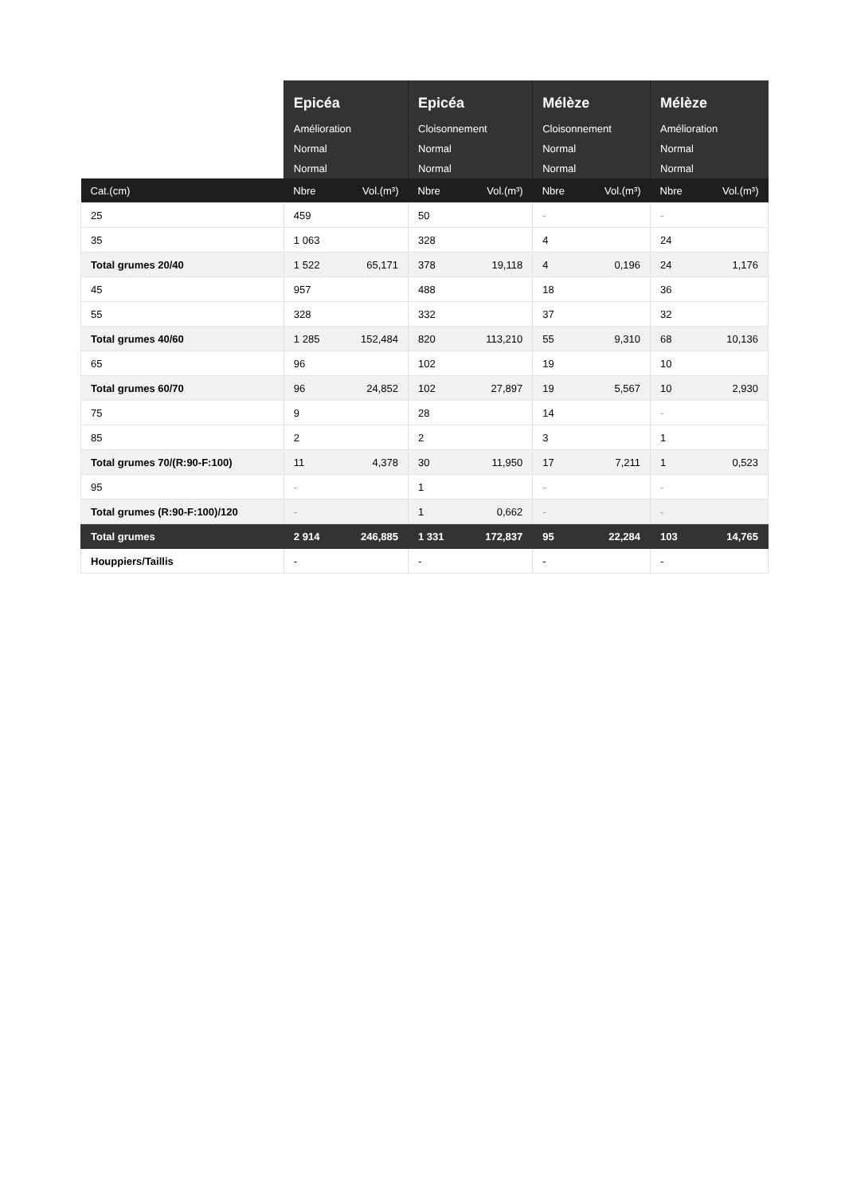| | Epicéa | | Epicéa | | Mélèze | | Mélèze | |
| --- | --- | --- | --- | --- | --- | --- | --- | --- |
| | Amélioration | | Cloisonnement | | Cloisonnement | | Amélioration | |
| | Normal | | Normal | | Normal | | Normal | |
| | Normal | | Normal | | Normal | | Normal | |
| Cat.(cm) | Nbre | Vol.(m³) | Nbre | Vol.(m³) | Nbre | Vol.(m³) | Nbre | Vol.(m³) |
| 25 | 459 | | 50 | | - | | - | |
| 35 | 1 063 | | 328 | | 4 | | 24 | |
| Total grumes 20/40 | 1 522 | 65,171 | 378 | 19,118 | 4 | 0,196 | 24 | 1,176 |
| 45 | 957 | | 488 | | 18 | | 36 | |
| 55 | 328 | | 332 | | 37 | | 32 | |
| Total grumes 40/60 | 1 285 | 152,484 | 820 | 113,210 | 55 | 9,310 | 68 | 10,136 |
| 65 | 96 | | 102 | | 19 | | 10 | |
| Total grumes 60/70 | 96 | 24,852 | 102 | 27,897 | 19 | 5,567 | 10 | 2,930 |
| 75 | 9 | | 28 | | 14 | | - | |
| 85 | 2 | | 2 | | 3 | | 1 | |
| Total grumes 70/(R:90-F:100) | 11 | 4,378 | 30 | 11,950 | 17 | 7,211 | 1 | 0,523 |
| 95 | - | | 1 | | - | | - | |
| Total grumes (R:90-F:100)/120 | - | | 1 | 0,662 | - | | - | |
| Total grumes | 2 914 | 246,885 | 1 331 | 172,837 | 95 | 22,284 | 103 | 14,765 |
| Houppiers/Taillis | - | | - | | - | | - | |